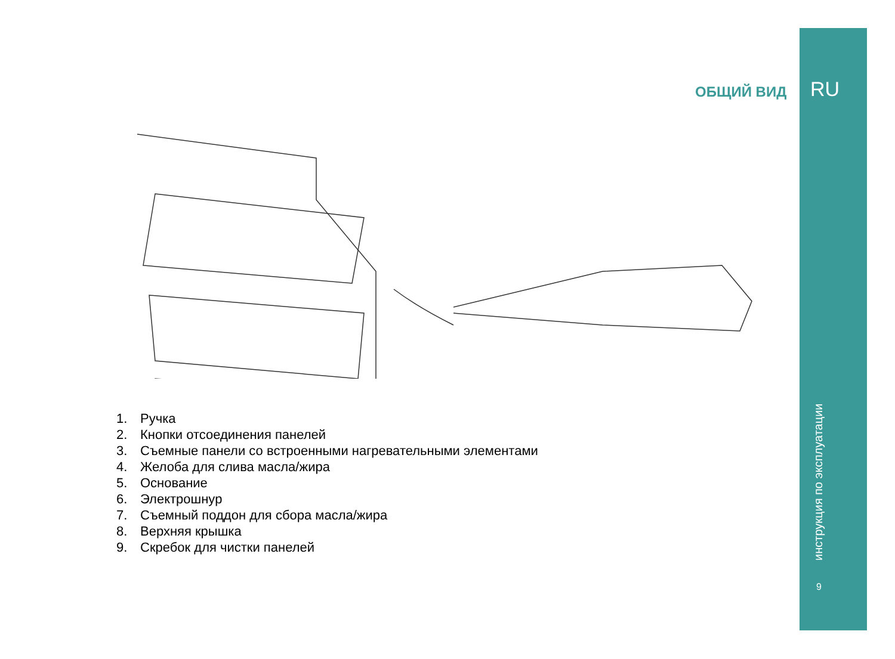ОБЩИЙ ВИД RU
инструкция по эксплуатации
9
1. Ручка
2. Кнопки отсоединения панелей
3. Съемные панели со встроенными нагревательными элементами
4. Желоба для слива масла/жира
5. Основание
6. Электрошнур
7. Съемный поддон для сбора масла/жира
8. Верхняя крышка
9. Скребок для чистки панелей